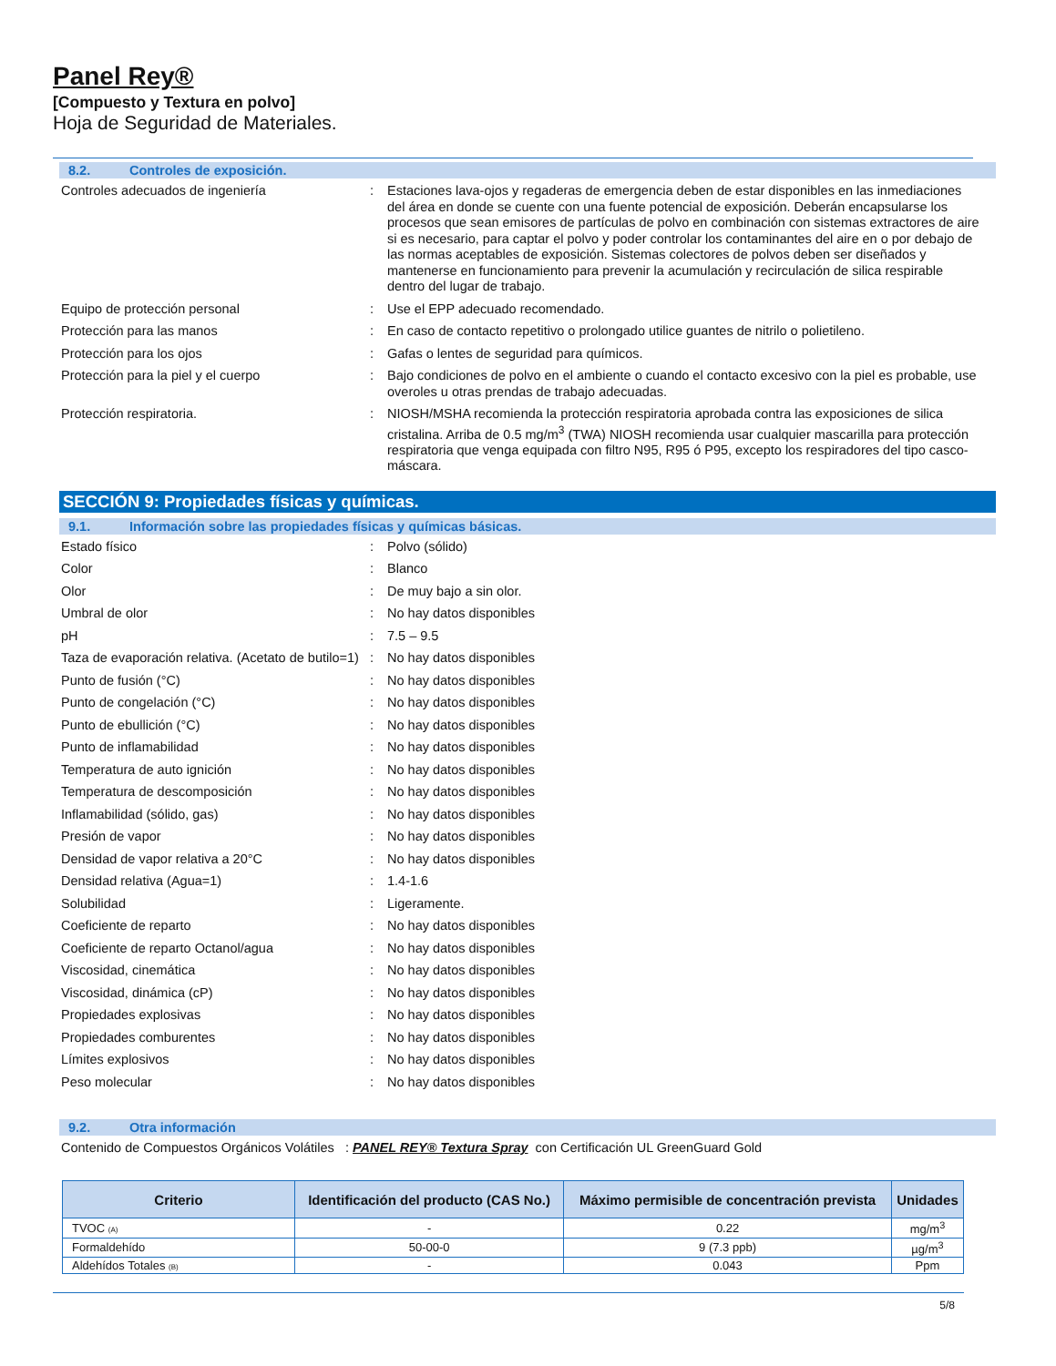Panel Rey®
[Compuesto y Textura en polvo]
Hoja de Seguridad de Materiales.
8.2. Controles de exposición.
| Controles adecuados de ingeniería | : | Estaciones lava-ojos y regaderas de emergencia deben de estar disponibles en las inmediaciones del área en donde se cuente con una fuente potencial de exposición. Deberán encapsularse los procesos que sean emisores de partículas de polvo en combinación con sistemas extractores de aire si es necesario, para captar el polvo y poder controlar los contaminantes del aire en o por debajo de las normas aceptables de exposición. Sistemas colectores de polvos deben ser diseñados y mantenerse en funcionamiento para prevenir la acumulación y recirculación de silica respirable dentro del lugar de trabajo. |
| Equipo de protección personal | : | Use el EPP adecuado recomendado. |
| Protección para las manos | : | En caso de contacto repetitivo o prolongado utilice guantes de nitrilo o polietileno. |
| Protección para los ojos | : | Gafas o lentes de seguridad para químicos. |
| Protección para la piel y el cuerpo | : | Bajo condiciones de polvo en el ambiente o cuando el contacto excesivo con la piel es probable, use overoles u otras prendas de trabajo adecuadas. |
| Protección respiratoria. | : | NIOSH/MSHA recomienda la protección respiratoria aprobada contra las exposiciones de silica cristalina. Arriba de 0.5 mg/m<sup>3</sup> (TWA) NIOSH recomienda usar cualquier mascarilla para protección respiratoria que venga equipada con filtro N95, R95 ó P95, excepto los respiradores del tipo casco-máscara. |
SECCIÓN 9: Propiedades físicas y químicas.
9.1. Información sobre las propiedades físicas y químicas básicas.
| Estado físico | : | Polvo (sólido) |
| Color | : | Blanco |
| Olor | : | De muy bajo a sin olor. |
| Umbral de olor | : | No hay datos disponibles |
| pH | : | 7.5 – 9.5 |
| Taza de evaporación relativa. (Acetato de butilo=1) | : | No hay datos disponibles |
| Punto de fusión (°C) | : | No hay datos disponibles |
| Punto de congelación (°C) | : | No hay datos disponibles |
| Punto de ebullición (°C) | : | No hay datos disponibles |
| Punto de inflamabilidad | : | No hay datos disponibles |
| Temperatura de auto ignición | : | No hay datos disponibles |
| Temperatura de descomposición | : | No hay datos disponibles |
| Inflamabilidad (sólido, gas) | : | No hay datos disponibles |
| Presión de vapor | : | No hay datos disponibles |
| Densidad de vapor relativa a 20°C | : | No hay datos disponibles |
| Densidad relativa (Agua=1) | : | 1.4-1.6 |
| Solubilidad | : | Ligeramente. |
| Coeficiente de reparto | : | No hay datos disponibles |
| Coeficiente de reparto Octanol/agua | : | No hay datos disponibles |
| Viscosidad, cinemática | : | No hay datos disponibles |
| Viscosidad, dinámica (cP) | : | No hay datos disponibles |
| Propiedades explosivas | : | No hay datos disponibles |
| Propiedades comburentes | : | No hay datos disponibles |
| Límites explosivos | : | No hay datos disponibles |
| Peso molecular | : | No hay datos disponibles |
9.2. Otra información
Contenido de Compuestos Orgánicos Volátiles : PANEL REY® Textura Spray con Certificación UL GreenGuard Gold
| Criterio | Identificación del producto (CAS No.) | Máximo permisible de concentración prevista | Unidades |
| --- | --- | --- | --- |
| TVOC (A) | - | 0.22 | mg/m<sup>3</sup> |
| Formaldehído | 50-00-0 | 9 (7.3 ppb) | µg/m<sup>3</sup> |
| Aldehídos Totales (B) | - | 0.043 | Ppm |
5/8